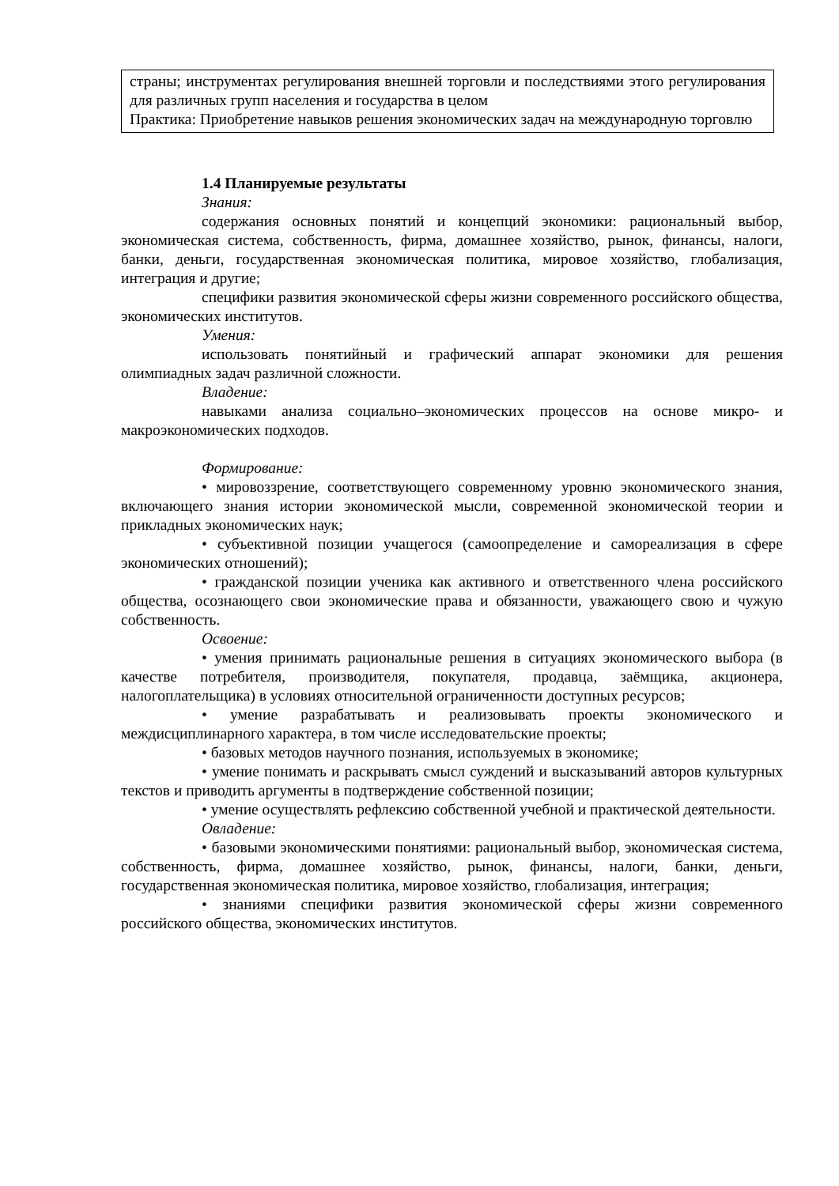| страны; инструментах регулирования внешней торговли и последствиями этого регулирования для различных групп населения и государства в целом Практика: Приобретение навыков решения экономических задач на международную торговлю |
1.4 Планируемые результаты
Знания:
содержания основных понятий и концепций экономики: рациональный выбор, экономическая система, собственность, фирма, домашнее хозяйство, рынок, финансы, налоги, банки, деньги, государственная экономическая политика, мировое хозяйство, глобализация, интеграция и другие;
специфики развития экономической сферы жизни современного российского общества, экономических институтов.
Умения:
использовать понятийный и графический аппарат экономики для решения олимпиадных задач различной сложности.
Владение:
навыками анализа социально–экономических процессов на основе микро- и макроэкономических подходов.
Формирование:
• мировоззрение, соответствующего современному уровню экономического знания, включающего знания истории экономической мысли, современной экономической теории и прикладных экономических наук;
• субъективной позиции учащегося (самоопределение и самореализация в сфере экономических отношений);
• гражданской позиции ученика как активного и ответственного члена российского общества, осознающего свои экономические права и обязанности, уважающего свою и чужую собственность.
Освоение:
• умения принимать рациональные решения в ситуациях экономического выбора (в качестве потребителя, производителя, покупателя, продавца, заёмщика, акционера, налогоплательщика) в условиях относительной ограниченности доступных ресурсов;
• умение разрабатывать и реализовывать проекты экономического и междисциплинарного характера, в том числе исследовательские проекты;
• базовых методов научного познания, используемых в экономике;
• умение понимать и раскрывать смысл суждений и высказываний авторов культурных текстов и приводить аргументы в подтверждение собственной позиции;
• умение осуществлять рефлексию собственной учебной и практической деятельности.
Овладение:
• базовыми экономическими понятиями: рациональный выбор, экономическая система, собственность, фирма, домашнее хозяйство, рынок, финансы, налоги, банки, деньги, государственная экономическая политика, мировое хозяйство, глобализация, интеграция;
• знаниями специфики развития экономической сферы жизни современного российского общества, экономических институтов.